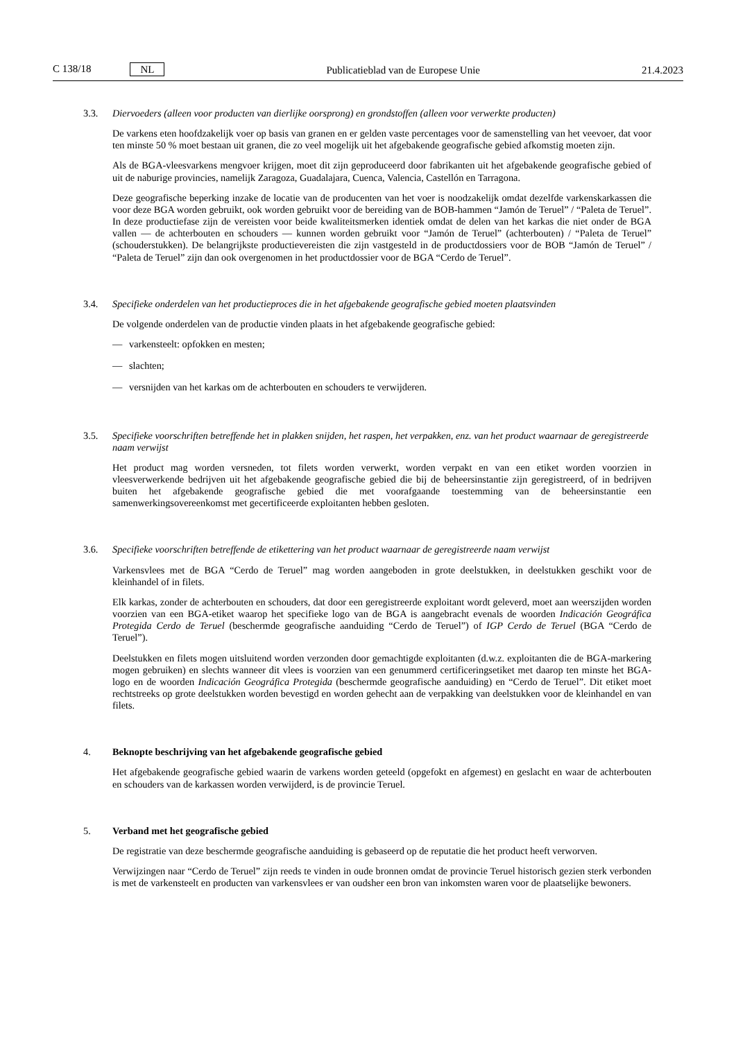C 138/18 NL
Publicatieblad van de Europese Unie 21.4.2023
3.3. Diervoeders (alleen voor producten van dierlijke oorsprong) en grondstoffen (alleen voor verwerkte producten)
De varkens eten hoofdzakelijk voer op basis van granen en er gelden vaste percentages voor de samenstelling van het veevoer, dat voor ten minste 50 % moet bestaan uit granen, die zo veel mogelijk uit het afgebakende geografische gebied afkomstig moeten zijn.
Als de BGA-vleesvarkens mengvoer krijgen, moet dit zijn geproduceerd door fabrikanten uit het afgebakende geografische gebied of uit de naburige provincies, namelijk Zaragoza, Guadalajara, Cuenca, Valencia, Castellón en Tarragona.
Deze geografische beperking inzake de locatie van de producenten van het voer is noodzakelijk omdat dezelfde varkenskarkassen die voor deze BGA worden gebruikt, ook worden gebruikt voor de bereiding van de BOB-hammen “Jamón de Teruel” / “Paleta de Teruel”. In deze productiefase zijn de vereisten voor beide kwaliteitsmerken identiek omdat de delen van het karkas die niet onder de BGA vallen — de achterbouten en schouders — kunnen worden gebruikt voor “Jamón de Teruel” (achterbouten) / “Paleta de Teruel” (schouderstukken). De belangrijkste productie­vereisten die zijn vastgesteld in de productdossiers voor de BOB “Jamón de Teruel” / “Paleta de Teruel” zijn dan ook overgenomen in het productdossier voor de BGA “Cerdo de Teruel”.
3.4. Specifieke onderdelen van het productieproces die in het afgebakende geografische gebied moeten plaatsvinden
De volgende onderdelen van de productie vinden plaats in het afgebakende geografische gebied:
— varkensteelt: opfokken en mesten;
— slachten;
— versnijden van het karkas om de achterbouten en schouders te verwijderen.
3.5. Specifieke voorschriften betreffende het in plakken snijden, het raspen, het verpakken, enz. van het product waarnaar de geregistreerde naam verwijst
Het product mag worden versneden, tot filets worden verwerkt, worden verpakt en van een etiket worden voorzien in vleesverwerkende bedrijven uit het afgebakende geografische gebied die bij de beheersinstantie zijn geregistreerd, of in bedrijven buiten het afgebakende geografische gebied die met voorafgaande toestemming van de beheersinstantie een samenwerkingsovereenkomst met gecertificeerde exploitanten hebben gesloten.
3.6. Specifieke voorschriften betreffende de etikettering van het product waarnaar de geregistreerde naam verwijst
Varkensvlees met de BGA “Cerdo de Teruel” mag worden aangeboden in grote deelstukken, in deelstukken geschikt voor de kleinhandel of in filets.
Elk karkas, zonder de achterbouten en schouders, dat door een geregistreerde exploitant wordt geleverd, moet aan weerszijden worden voorzien van een BGA-etiket waarop het specifieke logo van de BGA is aangebracht evenals de woorden Indicación Geográfica Protegida Cerdo de Teruel (beschermde geografische aanduiding “Cerdo de Teruel”) of IGP Cerdo de Teruel (BGA “Cerdo de Teruel”).
Deelstukken en filets mogen uitsluitend worden verzonden door gemachtigde exploitanten (d.w.z. exploitanten die de BGA-markering mogen gebruiken) en slechts wanneer dit vlees is voorzien van een genummerd certificeringsetiket met daarop ten minste het BGA-logo en de woorden Indicación Geográfica Protegida (beschermde geografische aanduiding) en “Cerdo de Teruel”. Dit etiket moet rechtstreeks op grote deelstukken worden bevestigd en worden gehecht aan de verpakking van deelstukken voor de kleinhandel en van filets.
4. Beknopte beschrijving van het afgebakende geografische gebied
Het afgebakende geografische gebied waarin de varkens worden geteeld (opgefokt en afgemest) en geslacht en waar de achterbouten en schouders van de karkassen worden verwijderd, is de provincie Teruel.
5. Verband met het geografische gebied
De registratie van deze beschermde geografische aanduiding is gebaseerd op de reputatie die het product heeft verworven.
Verwijzingen naar “Cerdo de Teruel” zijn reeds te vinden in oude bronnen omdat de provincie Teruel historisch gezien sterk verbonden is met de varkensteelt en producten van varkensvlees er van oudsher een bron van inkomsten waren voor de plaatselijke bewoners.